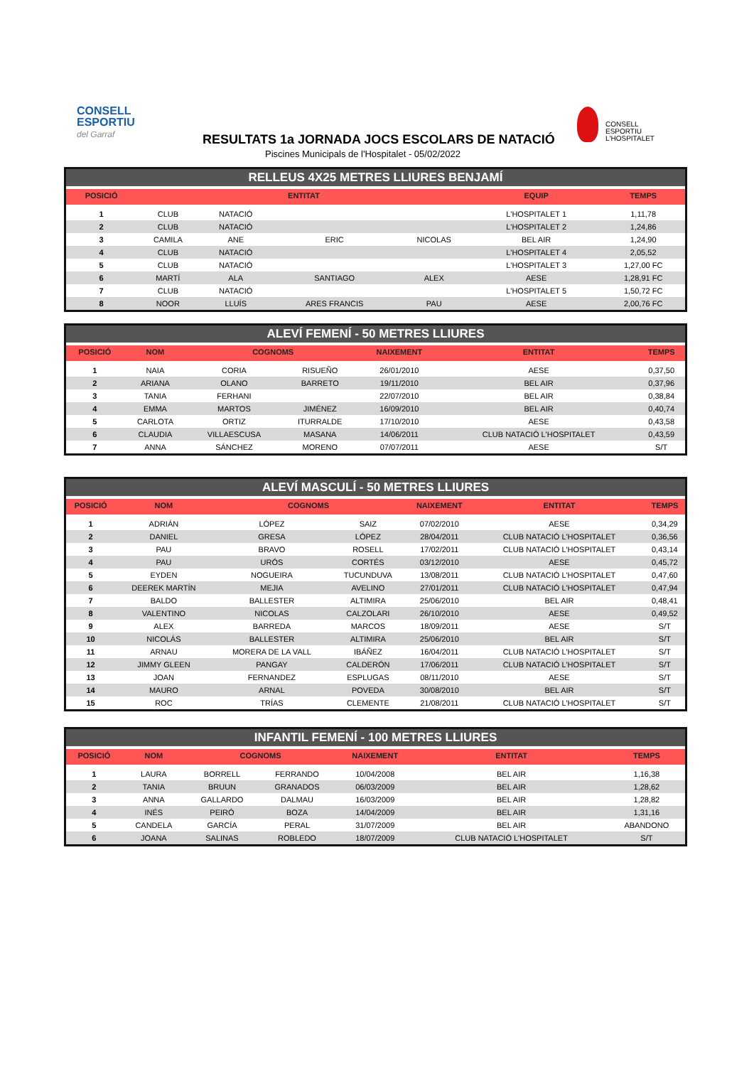CONSELL
ESPORTIU
del Garraf
CONSELL
ESPORTIU
L'HOSPITALET
RESULTATS 1a JORNADA JOCS ESCOLARS DE NATACIÓ
Piscines Municipals de l'Hospitalet - 05/02/2022
RELLEUS 4X25 METRES LLIURES BENJAMÍ
| POSICIÓ | ENTITAT | | | | EQUIP | TEMPS |
| --- | --- | --- | --- | --- | --- | --- |
| 1 | CLUB | NATACIÓ | | | L'HOSPITALET 1 | 1,11,78 |
| 2 | CLUB | NATACIÓ | | | L'HOSPITALET 2 | 1,24,86 |
| 3 | CAMILA | ANE | ERIC | NICOLAS | BEL AIR | 1,24,90 |
| 4 | CLUB | NATACIÓ | | | L'HOSPITALET 4 | 2,05,52 |
| 5 | CLUB | NATACIÓ | | | L'HOSPITALET 3 | 1,27,00 FC |
| 6 | MARTÍ | ALA | SANTIAGO | ALEX | AESE | 1,28,91 FC |
| 7 | CLUB | NATACIÓ | | | L'HOSPITALET 5 | 1,50,72 FC |
| 8 | NOOR | LLUÍS | ARES FRANCIS | PAU | AESE | 2,00,76 FC |
ALEVÍ FEMENÍ - 50 METRES LLIURES
| POSICIÓ | NOM | COGNOMS | | NAIXEMENT | ENTITAT | TEMPS |
| --- | --- | --- | --- | --- | --- | --- |
| 1 | NAIA | CORIA | RISUEÑO | 26/01/2010 | AESE | 0,37,50 |
| 2 | ARIANA | OLANO | BARRETO | 19/11/2010 | BEL AIR | 0,37,96 |
| 3 | TANIA | FERHANI | | 22/07/2010 | BEL AIR | 0,38,84 |
| 4 | EMMA | MARTOS | JIMÉNEZ | 16/09/2010 | BEL AIR | 0,40,74 |
| 5 | CARLOTA | ORTIZ | ITURRALDE | 17/10/2010 | AESE | 0,43,58 |
| 6 | CLAUDIA | VILLAESCUSA | MASANA | 14/06/2011 | CLUB NATACIÓ L'HOSPITALET | 0,43,59 |
| 7 | ANNA | SÁNCHEZ | MORENO | 07/07/2011 | AESE | S/T |
ALEVÍ MASCULÍ - 50 METRES LLIURES
| POSICIÓ | NOM | COGNOMS | | NAIXEMENT | ENTITAT | TEMPS |
| --- | --- | --- | --- | --- | --- | --- |
| 1 | ADRIÁN | LÓPEZ | SAIZ | 07/02/2010 | AESE | 0,34,29 |
| 2 | DANIEL | GRESA | LÓPEZ | 28/04/2011 | CLUB NATACIÓ L'HOSPITALET | 0,36,56 |
| 3 | PAU | BRAVO | ROSELL | 17/02/2011 | CLUB NATACIÓ L'HOSPITALET | 0,43,14 |
| 4 | PAU | URÓS | CORTÉS | 03/12/2010 | AESE | 0,45,72 |
| 5 | EYDEN | NOGUEIRA | TUCUNDUVA | 13/08/2011 | CLUB NATACIÓ L'HOSPITALET | 0,47,60 |
| 6 | DEEREK MARTÍN | MEJIA | AVELINO | 27/01/2011 | CLUB NATACIÓ L'HOSPITALET | 0,47,94 |
| 7 | BALDO | BALLESTER | ALTIMIRA | 25/06/2010 | BEL AIR | 0,48,41 |
| 8 | VALENTINO | NICOLAS | CALZOLARI | 26/10/2010 | AESE | 0,49,52 |
| 9 | ALEX | BARREDA | MARCOS | 18/09/2011 | AESE | S/T |
| 10 | NICOLÁS | BALLESTER | ALTIMIRA | 25/06/2010 | BEL AIR | S/T |
| 11 | ARNAU | MORERA DE LA VALL | IBÁÑEZ | 16/04/2011 | CLUB NATACIÓ L'HOSPITALET | S/T |
| 12 | JIMMY GLEEN | PANGAY | CALDERÓN | 17/06/2011 | CLUB NATACIÓ L'HOSPITALET | S/T |
| 13 | JOAN | FERNANDEZ | ESPLUGAS | 08/11/2010 | AESE | S/T |
| 14 | MAURO | ARNAL | POVEDA | 30/08/2010 | BEL AIR | S/T |
| 15 | ROC | TRÍAS | CLEMENTE | 21/08/2011 | CLUB NATACIÓ L'HOSPITALET | S/T |
INFANTIL FEMENÍ - 100 METRES LLIURES
| POSICIÓ | NOM | COGNOMS | | NAIXEMENT | ENTITAT | TEMPS |
| --- | --- | --- | --- | --- | --- | --- |
| 1 | LAURA | BORRELL | FERRANDO | 10/04/2008 | BEL AIR | 1,16,38 |
| 2 | TANIA | BRUUN | GRANADOS | 06/03/2009 | BEL AIR | 1,28,62 |
| 3 | ANNA | GALLARDO | DALMAU | 16/03/2009 | BEL AIR | 1,28,82 |
| 4 | INÉS | PEIRÓ | BOZA | 14/04/2009 | BEL AIR | 1,31,16 |
| 5 | CANDELA | GARCÍA | PERAL | 31/07/2009 | BEL AIR | ABANDONO |
| 6 | JOANA | SALINAS | ROBLEDO | 18/07/2009 | CLUB NATACIÓ L'HOSPITALET | S/T |